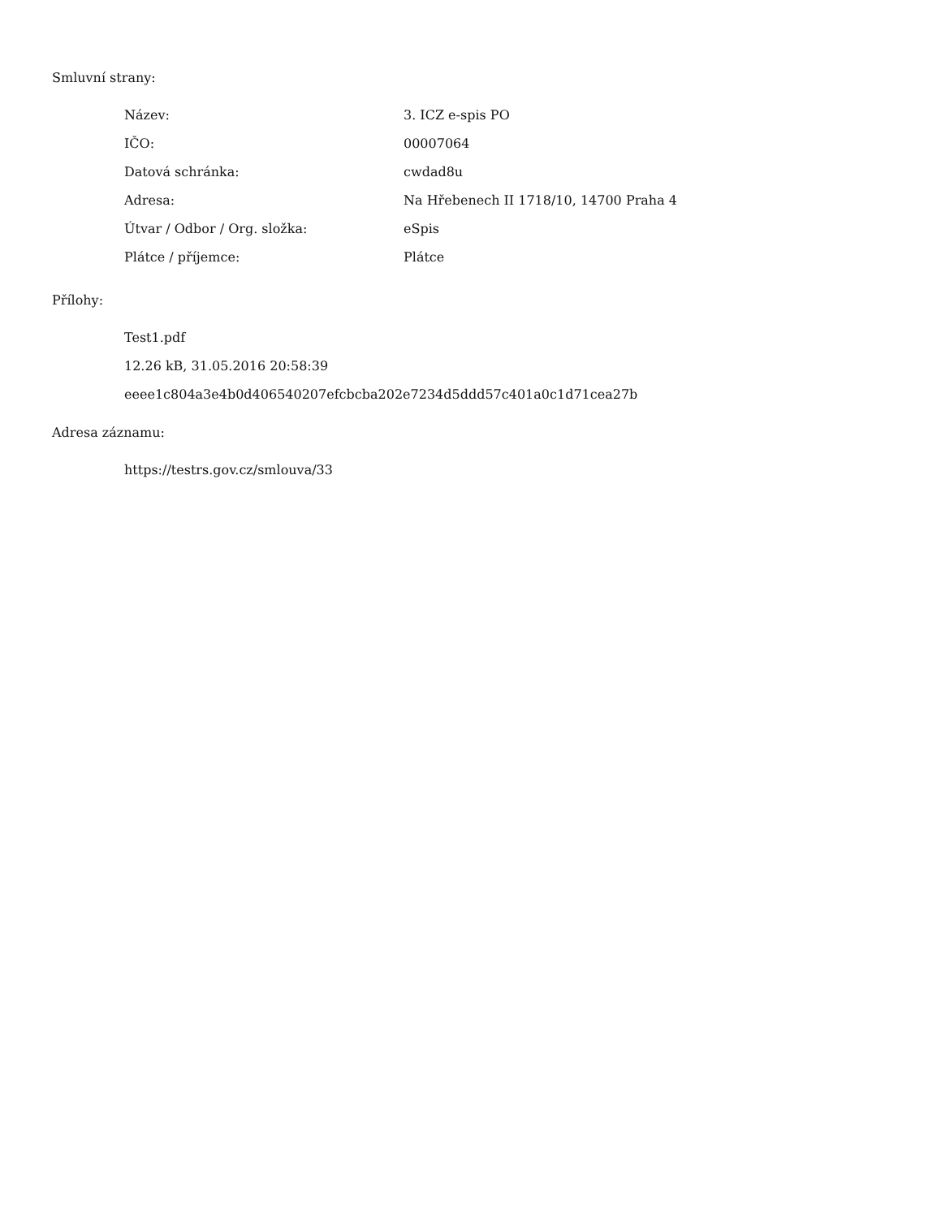Smluvní strany:
| Název: | 3. ICZ e-spis PO |
| IČO: | 00007064 |
| Datová schránka: | cwdad8u |
| Adresa: | Na Hřebenech II 1718/10, 14700 Praha 4 |
| Útvar / Odbor / Org. složka: | eSpis |
| Plátce / příjemce: | Plátce |
Přílohy:
Test1.pdf
12.26 kB, 31.05.2016 20:58:39
eeee1c804a3e4b0d406540207efcbcba202e7234d5ddd57c401a0c1d71cea27b
Adresa záznamu:
https://testrs.gov.cz/smlouva/33